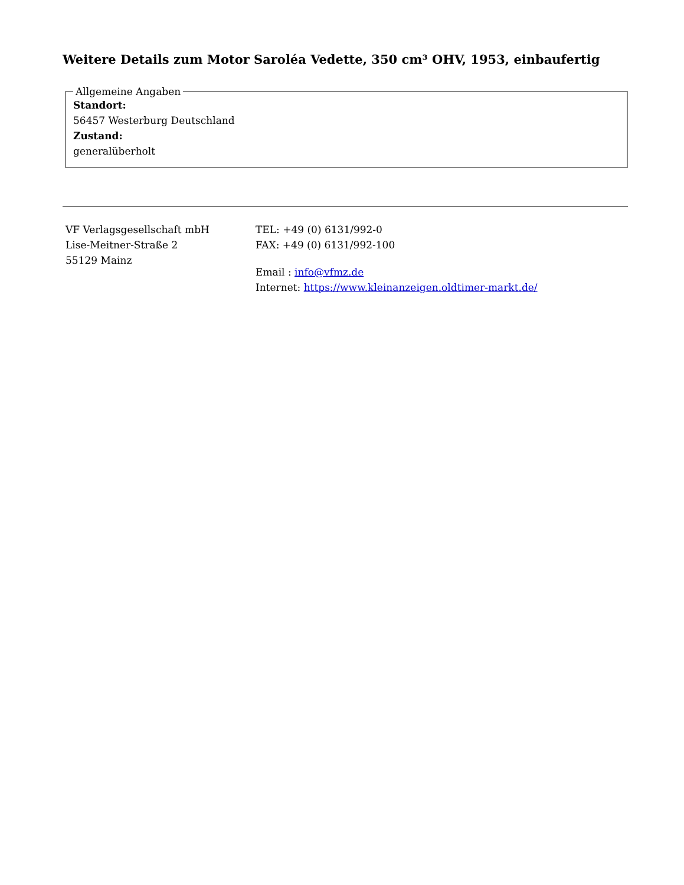Weitere Details zum Motor Saroléa Vedette, 350 cm³ OHV, 1953, einbaufertig
Allgemeine Angaben
Standort:
56457 Westerburg Deutschland
Zustand:
generalüberholt
VF Verlagsgesellschaft mbH
Lise-Meitner-Straße 2
55129 Mainz
TEL: +49 (0) 6131/992-0
FAX: +49 (0) 6131/992-100
Email : info@vfmz.de
Internet: https://www.kleinanzeigen.oldtimer-markt.de/